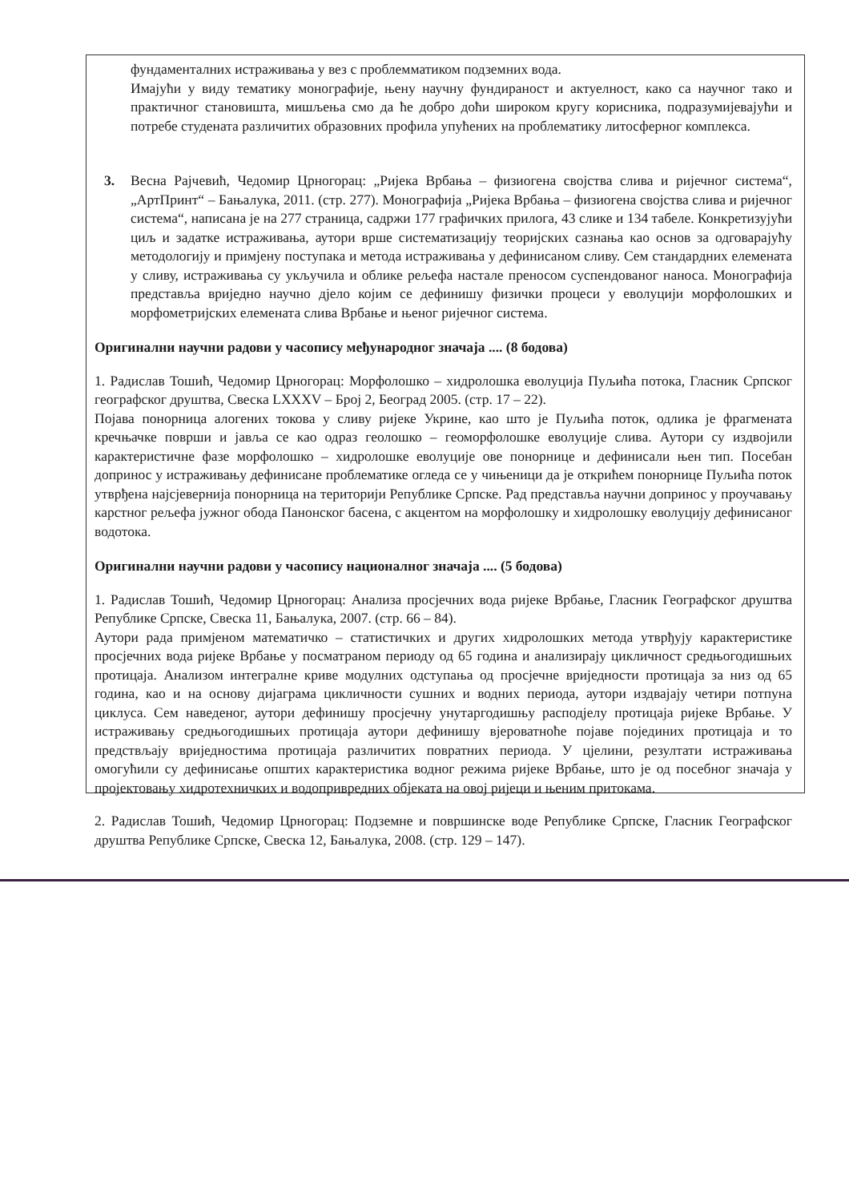фундаменталних истраживања у вез с проблемматиком подземних вода.
Имајући у виду тематику монографије, њену научну фундираност и актуелност, како са научног тако и практичног становишта, мишљења смо да ће добро доћи широком кругу корисника, подразумијевајући и потребе студената различитих образовних профила упућених на проблематику литосферног комплекса.
3. Весна Рајчевић, Чедомир Црногорац: „Ријека Врбања – физиогена својства слива и ријечног система“, „АртПринт“ – Бањалука, 2011. (стр. 277). Монографија „Ријека Врбања – физиогена својства слива и ријечног система“, написана је на 277 страница, садржи 177 графичких прилога, 43 слике и 134 табеле. Конкретизујући циљ и задатке истраживања, аутори врше систематизацију теоријских сазнања као основ за одговарајућу методологију и примјену поступака и метода истраживања у дефинисаном сливу. Сем стандардних елемената у сливу, истраживања су укључила и облике рељефа настале преносом суспендованог наноса. Монографија представља вриједно научно дјело којим се дефинишу физички процеси у еволуцији морфолошких и морфометријских елемената слива Врбање и њеног ријечног система.
Оригинални научни радови у часопису међународног значаја .... (8 бодова)
1. Радислав Тошић, Чедомир Црногорац: Морфолошко – хидролошка еволуција Пуљића потока, Гласник Српског географског друштва, Свеска LXXXV – Број 2, Београд 2005. (стр. 17 – 22).
Појава понорница алогених токова у сливу ријеке Укрине, као што је Пуљића поток, одлика је фрагмената кречњачке површи и јавља се као одраз геолошко – геоморфолошке еволуције слива. Аутори су издвојили карактеристичне фазе морфолошко – хидролошке еволуције ове понорнице и дефинисали њен тип. Посебан допринос у истраживању дефинисане проблематике огледа се у чињеници да је открићем понорнице Пуљића поток утврђена најсјевернија понорница на територији Републике Српске. Рад представља научни допринос у проучавању карстног рељефа јужног обода Панонског басена, с акцентом на морфолошку и хидролошку еволуцију дефинисаног водотока.
Оригинални научни радови у часопису националног значаја .... (5 бодова)
1. Радислав Тошић, Чедомир Црногорац: Анализа просјечних вода ријеке Врбање, Гласник Географског друштва Републике Српске, Свеска 11, Бањалука, 2007. (стр. 66 – 84).
Аутори рада примјеном математичко – статистичких и других хидролошких метода утврђују карактеристике просјечних вода ријеке Врбање у посматраном периоду од 65 година и анализирају цикличност средњогодишњих протицаја. Анализом интегралне криве модулних одступања од просјечне вриједности протицаја за низ од 65 година, као и на основу дијаграма цикличности сушних и водних периода, аутори издвајају четири потпуна циклуса. Сем наведеног, аутори дефинишу просјечну унутаргодишњу расподјелу протицаја ријеке Врбање. У истраживању средњогодишњих протицаја аутори дефинишу вјероватноће појаве појединих протицаја и то предствљају вриједностима протицаја различитих повратних периода. У цјелини, резултати истраживања омогућили су дефинисање општих карактеристика водног режима ријеке Врбање, што је од посебног значаја у пројектовању хидротехничких и водопривредних објеката на овој ријеци и њеним притокама.
2. Радислав Тошић, Чедомир Црногорац: Подземне и површинске воде Републике Српске, Гласник Географског друштва Републике Српске, Свеска 12, Бањалука, 2008. (стр. 129 – 147).